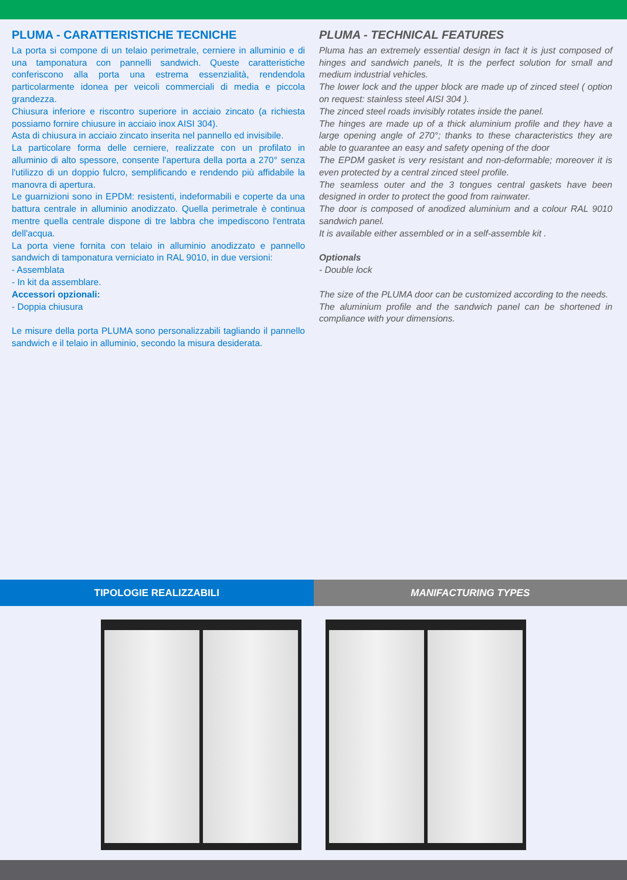PLUMA - CARATTERISTICHE TECNICHE
La porta si compone di un telaio perimetrale, cerniere in alluminio e di una tamponatura con pannelli sandwich. Queste caratteristiche conferiscono alla porta una estrema essenzialità, rendendola particolarmente idonea per veicoli commerciali di media e piccola grandezza.
Chiusura inferiore e riscontro superiore in acciaio zincato (a richiesta possiamo fornire chiusure in acciaio inox AISI 304).
Asta di chiusura in acciaio zincato inserita nel pannello ed invisibile.
La particolare forma delle cerniere, realizzate con un profilato in alluminio di alto spessore, consente l'apertura della porta a 270° senza l'utilizzo di un doppio fulcro, semplificando e rendendo più affidabile la manovra di apertura.
Le guarnizioni sono in EPDM: resistenti, indeformabili e coperte da una battura centrale in alluminio anodizzato. Quella perimetrale è continua mentre quella centrale dispone di tre labbra che impediscono l'entrata dell'acqua.
La porta viene fornita con telaio in alluminio anodizzato e pannello sandwich di tamponatura verniciato in RAL 9010, in due versioni:
- Assemblata
- In kit da assemblare.
Accessori opzionali:
- Doppia chiusura
Le misure della porta PLUMA sono personalizzabili tagliando il pannello sandwich e il telaio in alluminio, secondo la misura desiderata.
PLUMA - TECHNICAL FEATURES
Pluma has an extremely essential design in fact it is just composed of hinges and sandwich panels, It is the perfect solution for small and medium industrial vehicles.
The lower lock and the upper block are made up of zinced steel ( option on request: stainless steel AISI 304 ).
The zinced steel roads invisibly rotates inside the panel.
The hinges are made up of a thick aluminium profile and they have a large opening angle of 270°; thanks to these characteristics they are able to guarantee an easy and safety opening of the door
The EPDM gasket is very resistant and non-deformable; moreover it is even protected by a central zinced steel profile.
The seamless outer and the 3 tongues central gaskets have been designed in order to protect the good from rainwater.
The door is composed of anodized aluminium and a colour RAL 9010 sandwich panel.
It is available either assembled or in a self-assemble kit .
Optionals
- Double lock
The size of the PLUMA door can be customized according to the needs.
The aluminium profile and the sandwich panel can be shortened in compliance with your dimensions.
TIPOLOGIE REALIZZABILI MANIFACTURING TYPES